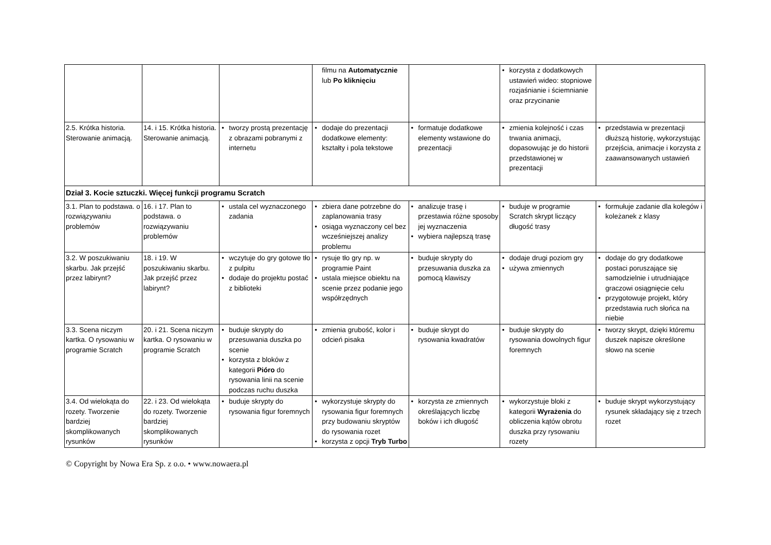| | | | filmu na Automatycznie lub Po kliknięciu | | • korzysta z dodatkowych ustawień wideo: stopniowe rozjaśnianie i ściemnianie oraz przycinanie | |
| 2.5. Krótka historia. Sterowanie animacją. | 14. i 15. Krótka historia. Sterowanie animacją. | • tworzy prostą prezentację z obrazami pobranymi z internetu | • dodaje do prezentacji dodatkowe elementy: kształty i pola tekstowe | • formatuje dodatkowe elementy wstawione do prezentacji | • zmienia kolejność i czas trwania animacji, dopasowując je do historii przedstawionej w prezentacji | • przedstawia w prezentacji dłuższą historię, wykorzystując przejścia, animacje i korzysta z zaawansowanych ustawień |
| Dział 3. Kocie sztuczki. Więcej funkcji programu Scratch | | | | | | |
| 3.1. Plan to podstawa. o rozwiązywaniu problemów | 16. i 17. Plan to podstawa. o rozwiązywaniu problemów | • ustala cel wyznaczonego zadania | • zbiera dane potrzebne do zaplanowania trasy • osiąga wyznaczony cel bez wcześniejszej analizy problemu | • analizuje trasę i przestawia różne sposoby jej wyznaczenia • wybiera najlepszą trasę | • buduje w programie Scratch skrypt liczący długość trasy | • formułuje zadanie dla kolegów i koleżanek z klasy |
| 3.2. W poszukiwaniu skarbu. Jak przejść przez labirynt? | 18. i 19. W poszukiwaniu skarbu. Jak przejść przez labirynt? | • wczytuje do gry gotowe tło z pulpitu • dodaje do projektu postać z biblioteki | • rysuje tło gry np. w programie Paint • ustala miejsce obiektu na scenie przez podanie jego współrzędnych | • buduje skrypty do przesuwania duszka za pomocą klawiszy | • dodaje drugi poziom gry • używa zmiennych | • dodaje do gry dodatkowe postaci poruszające się samodzielnie i utrudniające graczowi osiągnięcie celu • przygotowuje projekt, który przedstawia ruch słońca na niebie |
| 3.3. Scena niczym kartka. O rysowaniu w programie Scratch | 20. i 21. Scena niczym kartka. O rysowaniu w programie Scratch | • buduje skrypty do przesuwania duszka po scenie • korzysta z bloków z kategorii Pióro do rysowania linii na scenie podczas ruchu duszka | • zmienia grubość, kolor i odcień pisaka | • buduje skrypt do rysowania kwadratów | • buduje skrypty do rysowania dowolnych figur foremnych | • tworzy skrypt, dzięki któremu duszek napisze określone słowo na scenie |
| 3.4. Od wielokąta do rozety. Tworzenie bardziej skomplikowanych rysunków | 22. i 23. Od wielokąta do rozety. Tworzenie bardziej skomplikowanych rysunków | • buduje skrypty do rysowania figur foremnych | • wykorzystuje skrypty do rysowania figur foremnych przy budowaniu skryptów do rysowania rozet • korzysta z opcji Tryb Turbo | • korzysta ze zmiennych określających liczbę boków i ich długość | • wykorzystuje bloki z kategorii Wyrażenia do obliczenia kątów obrotu duszka przy rysowaniu rozety | • buduje skrypt wykorzystujący rysunek składający się z trzech rozet |
© Copyright by Nowa Era Sp. z o.o. • www.nowaera.pl